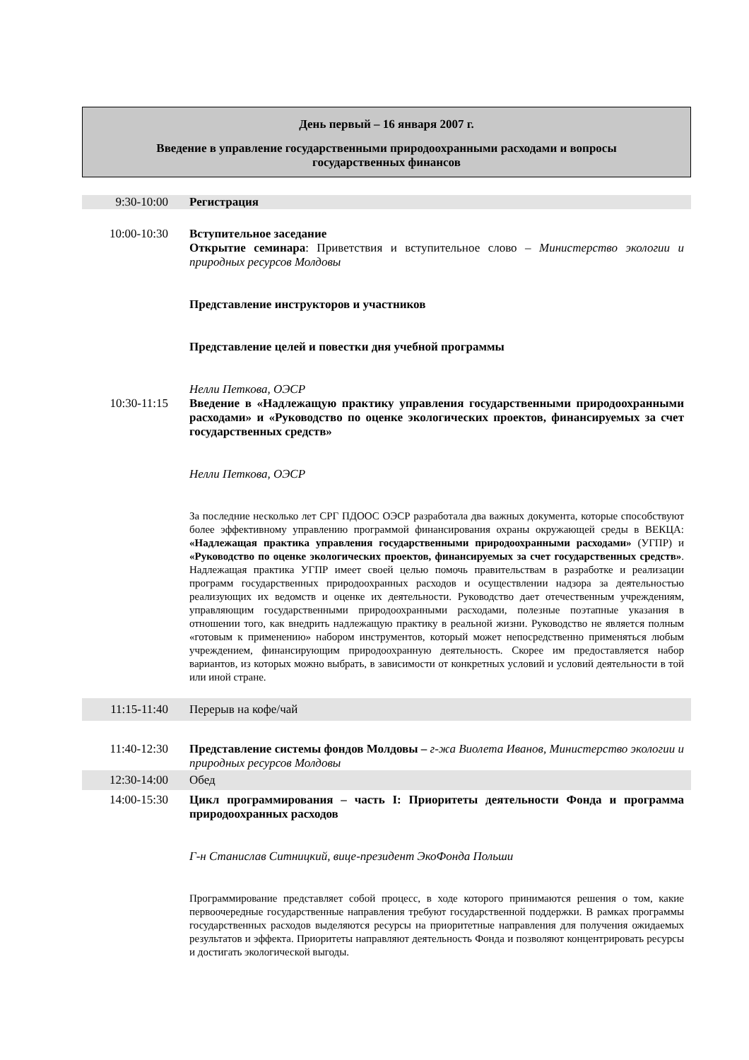День первый – 16 января 2007 г.
Введение в управление государственными природоохранными расходами и вопросы государственных финансов
| 9:30-10:00 | Регистрация |
| 10:00-10:30 | Вступительное заседание Открытие семинара : Приветствия и вступительное слово – Министерство экологии и природных ресурсов Молдовы Представление инструкторов и участников Представление целей и повестки дня учебной программы Нелли Петкова, ОЭСР |
| 10:30-11:15 | Введение в «Надлежащую практику управления государственными природоохранными расходами» и «Руководство по оценке экологических проектов, финансируемых за счет государственных средств» Нелли Петкова, ОЭСР За последние несколько лет СРГ ПДООС ОЭСР разработала два важных документа, которые способствуют более эффективному управлению программой финансирования охраны окружающей среды в ВЕКЦА: «Надлежащая практика управления государственными природоохранными расходами» (УГПР) и «Руководство по оценке экологических проектов, финансируемых за счет государственных средств» . Надлежащая практика УГПР имеет своей целью помочь правительствам в разработке и реализации программ государственных природоохранных расходов и осуществлении надзора за деятельностью реализующих их ведомств и оценке их деятельности. Руководство дает отечественным учреждениям, управляющим государственными природоохранными расходами, полезные поэтапные указания в отношении того, как внедрить надлежащую практику в реальной жизни. Руководство не является полным «готовым к применению» набором инструментов, который может непосредственно применяться любым учреждением, финансирующим природоохранную деятельность. Скорее им предоставляется набор вариантов, из которых можно выбрать, в зависимости от конкретных условий и условий деятельности в той или иной стране. |
| 11:15-11:40 | Перерыв на кофе/чай |
| 11:40-12:30 | Представление системы фондов Молдовы – г-жа Виолета Иванов, Министерство экологии и природных ресурсов Молдовы |
| 12:30-14:00 | Обед |
| 14:00-15:30 | Цикл программирования – часть I: Приоритеты деятельности Фонда и программа природоохранных расходов Г-н Станислав Ситницкий, вице-президент ЭкоФонда Польши Программирование представляет собой процесс, в ходе которого принимаются решения о том, какие первоочередные государственные направления требуют государственной поддержки. В рамках программы государственных расходов выделяются ресурсы на приоритетные направления для получения ожидаемых результатов и эффекта. Приоритеты направляют деятельность Фонда и позволяют концентрировать ресурсы и достигать экологической выгоды. |